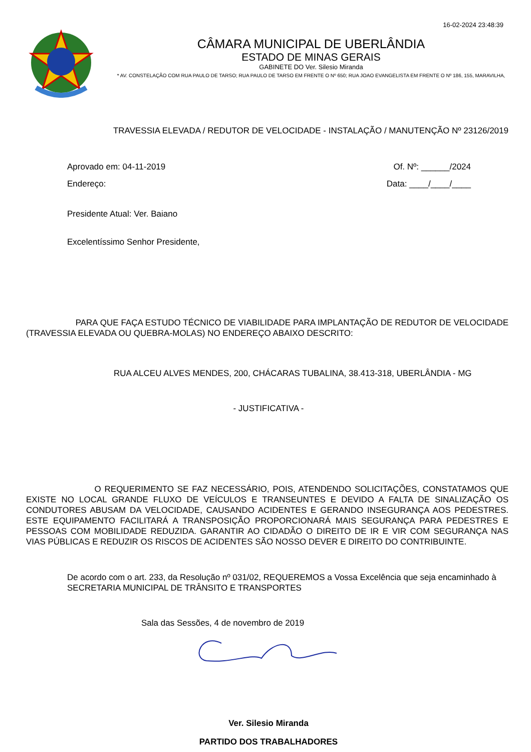16-02-2024 23:48:39
CÂMARA MUNICIPAL DE UBERLÂNDIA
ESTADO DE MINAS GERAIS
GABINETE DO Ver. Silesio Miranda
* AV. CONSTELAÇÃO COM RUA PAULO DE TARSO; RUA PAULO DE TARSO EM FRENTE O Nº 650; RUA JOAO EVANGELISTA EM FRENTE O Nº 186, 155, MARAVILHA,
TRAVESSIA ELEVADA / REDUTOR DE VELOCIDADE - INSTALAÇÃO / MANUTENÇÃO Nº 23126/2019
Aprovado em: 04-11-2019 Of. Nº: ______/2024
Endereço: Data: ____/____/____
Presidente Atual: Ver. Baiano
Excelentíssimo Senhor Presidente,
PARA QUE FAÇA ESTUDO TÉCNICO DE VIABILIDADE PARA IMPLANTAÇÃO DE REDUTOR DE VELOCIDADE (TRAVESSIA ELEVADA OU QUEBRA-MOLAS) NO ENDEREÇO ABAIXO DESCRITO:
RUA ALCEU ALVES MENDES, 200, CHÁCARAS TUBALINA, 38.413-318, UBERLÂNDIA - MG
- JUSTIFICATIVA -
O REQUERIMENTO SE FAZ NECESSÁRIO, POIS, ATENDENDO SOLICITAÇÕES, CONSTATAMOS QUE EXISTE NO LOCAL GRANDE FLUXO DE VEÍCULOS E TRANSEUNTES E DEVIDO A FALTA DE SINALIZAÇÃO OS CONDUTORES ABUSAM DA VELOCIDADE, CAUSANDO ACIDENTES E GERANDO INSEGURANÇA AOS PEDESTRES. ESTE EQUIPAMENTO FACILITARÁ A TRANSPOSIÇÃO PROPORCIONARÁ MAIS SEGURANÇA PARA PEDESTRES E PESSOAS COM MOBILIDADE REDUZIDA. GARANTIR AO CIDADÃO O DIREITO DE IR E VIR COM SEGURANÇA NAS VIAS PÚBLICAS E REDUZIR OS RISCOS DE ACIDENTES SÃO NOSSO DEVER E DIREITO DO CONTRIBUINTE.
De acordo com o art. 233, da Resolução nº 031/02, REQUEREMOS a Vossa Excelência que seja encaminhado à SECRETARIA MUNICIPAL DE TRÂNSITO E TRANSPORTES
Sala das Sessões, 4 de novembro de 2019
Ver. Silesio Miranda
PARTIDO DOS TRABALHADORES